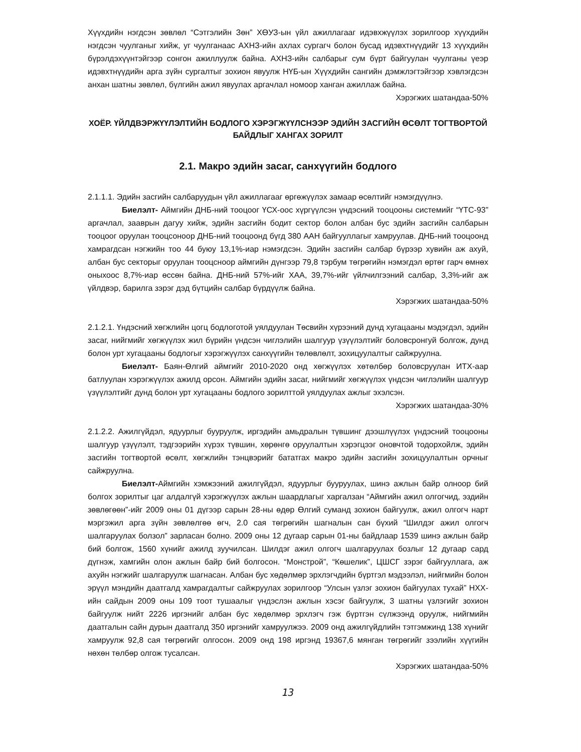Хүүхдийн нэгдсэн зөвлөл “Сэтгэлийн Зөн” ХӨУЗ-ын үйл ажиллагааг идэвхжүүлэх зорилгоор хүүхдийн нэгдсэн чуулганыг хийж, уг чуулганаас АХНЗ-ийн ахлах сургагч болон бусад идэвхтнүүдийг 13 хүүхдийн бүрэлдэхүүнтэйгээр сонгон ажиллуулж байна. АХНЗ-ийн салбарыг сум бүрт байгуулан чуулганы үеэр идэвхтнүүдийн арга зүйн сургалтыг зохион явуулж НҮБ-ын Хүүхдийн сангийн дэмжлэгтэйгээр хэвлэгдсэн анхан шатны зөвлөл, бүлгийн ажил явуулах аргачлал номоор ханган ажиллаж байна.
Хэрэгжих шатандаа-50%
ХОЁР. ҮЙЛДВЭРЖҮҮЛЭЛТИЙН БОДЛОГО ХЭРЭГЖҮҮЛСНЭЭР ЭДИЙН ЗАСГИЙН ӨСӨЛТ ТОГТВОРТОЙ БАЙДЛЫГ ХАНГАХ ЗОРИЛТ
2.1. Макро эдийн засаг, санхүүгийн бодлого
2.1.1.1. Эдийн засгийн салбаруудын үйл ажиллагааг өргөжүүлэх замаар өсөлтийг нэмэгдүүлнэ.
Биелэлт- Аймгийн ДНБ-ний тооцоог ҮСХ-оос хүргүүлсэн үндэсний тооцооны системийг “ҮТС-93” аргачлал, зааврын дагуу хийж, эдийн засгийн бодит сектор болон албан бус эдийн засгийн салбарын тооцоог оруулан тооцсоноор ДНБ-ний тооцоонд бүгд 380 ААН байгууллагыг хамруулав. ДНБ-ний тооцоонд хамрагдсан нэгжийн тоо 44 буюу 13,1%-иар нэмэгдсэн. Эдийн засгийн салбар бүрээр хувийн аж ахуй, албан бус секторыг оруулан тооцсноор аймгийн дүнгээр 79,8 тэрбум төгрөгийн нэмэгдэл өртөг гарч өмнөх оныхоос 8,7%-иар өссөн байна. ДНБ-ний 57%-ийг ХАА, 39,7%-ийг үйлчилгээний салбар, 3,3%-ийг аж үйлдвэр, барилга зэрэг дэд бүтцийн салбар бүрдүүлж байна.
Хэрэгжих шатандаа-50%
2.1.2.1. Үндэсний хөгжлийн цогц бодлоготой уялдуулан Төсвийн хүрээний дунд хугацааны мэдэгдэл, эдийн засаг, нийгмийг хөгжүүлэх жил бүрийн үндсэн чиглэлийн шалгуур үзүүлэлтийг боловсронгуй болгож, дунд болон урт хугацааны бодлогыг хэрэгжүүлэх санхүүгийн төлөвлөлт, зохицуулалтыг сайжруулна.
Биелэлт- Баян-Өлгий аймгийг 2010-2020 онд хөгжүүлэх хөтөлбөр боловсруулан ИТХ-аар батлуулан хэрэгжүүлэх ажилд орсон. Аймгийн эдийн засаг, нийгмийг хөгжүүлэх үндсэн чиглэлийн шалгуур үзүүлэлтийг дунд болон урт хугацааны бодлого зорилттой уялдуулах ажлыг эхэлсэн.
Хэрэгжих шатандаа-30%
2.1.2.2. Ажилгүйдэл, ядуурлыг бууруулж, иргэдийн амьдралын түвшинг дээшлүүлэх үндэсний тооцооны шалгуур үзүүлэлт, тэдгээрийн хүрэх түвшин, хөрөнгө оруулалтын хэрэгцээг оновчтой тодорхойлж, эдийн засгийн тогтвортой өсөлт, хөгжлийн тэнцвэрийг бататгах макро эдийн засгийн зохицуулалтын орчныг сайжруулна.
Биелэлт-Аймгийн хэмжээний ажилгүйдэл, ядуурлыг бууруулах, шинэ ажлын байр олноор бий болгох зорилтыг цаг алдалгүй хэрэгжүүлэх ажлын шаардлагыг харгалзан “Аймгийн ажил олгогчид, эздийн зөвлөгөөн”-ийг 2009 оны 01 дүгээр сарын 28-ны өдөр Өлгий суманд зохион байгуулж, ажил олгогч нарт мэргэжил арга зүйн зөвлөлгөө өгч, 2.0 сая төгрөгийн шагналын сан бүхий “Шилдэг ажил олгогч шалгаруулах болзол” зарласан болно. 2009 оны 12 дугаар сарын 01-ны байдлаар 1539 шинэ ажлын байр бий болгож, 1560 хүнийг ажилд зуучилсан. Шилдэг ажил олгогч шалгаруулах бозлыг 12 дугаар сард дүгнэж, хамгийн олон ажлын байр бий болгосон. “Монстрой”, “Көшелик”, ЦШСГ зэрэг байгууллага, аж ахуйн нэгжийг шалгаруулж шагнасан. Албан бус хөдөлмөр эрхлэгчдийн бүртгэл мэдээлэл, нийгмийн болон эрүүл мэндийн даатгалд хамрагдалтыг сайжруулах зорилгоор “Улсын үзлэг зохион байгуулах тухай” НХХ-ийн сайдын 2009 оны 109 тоот тушаалыг үндэслэн ажлын хэсэг байгуулж, 3 шатны үзлэгийг зохион байгуулж нийт 2226 иргэнийг албан бус хөдөлмөр эрхлэгч гэж бүртгэн сүлжээнд оруулж, нийгмийн даатгалын сайн дурын даатгалд 350 иргэнийг хамруулжээ. 2009 онд ажилгүйдлийн тэтгэмжинд 138 хүнийг хамруулж 92,8 сая төгрөгийг олгосон. 2009 онд 198 иргэнд 19367,6 мянган төгрөгийг зээлийн хүүгийн нөхөн төлбөр олгож тусалсан.
Хэрэгжих шатандаа-50%
13